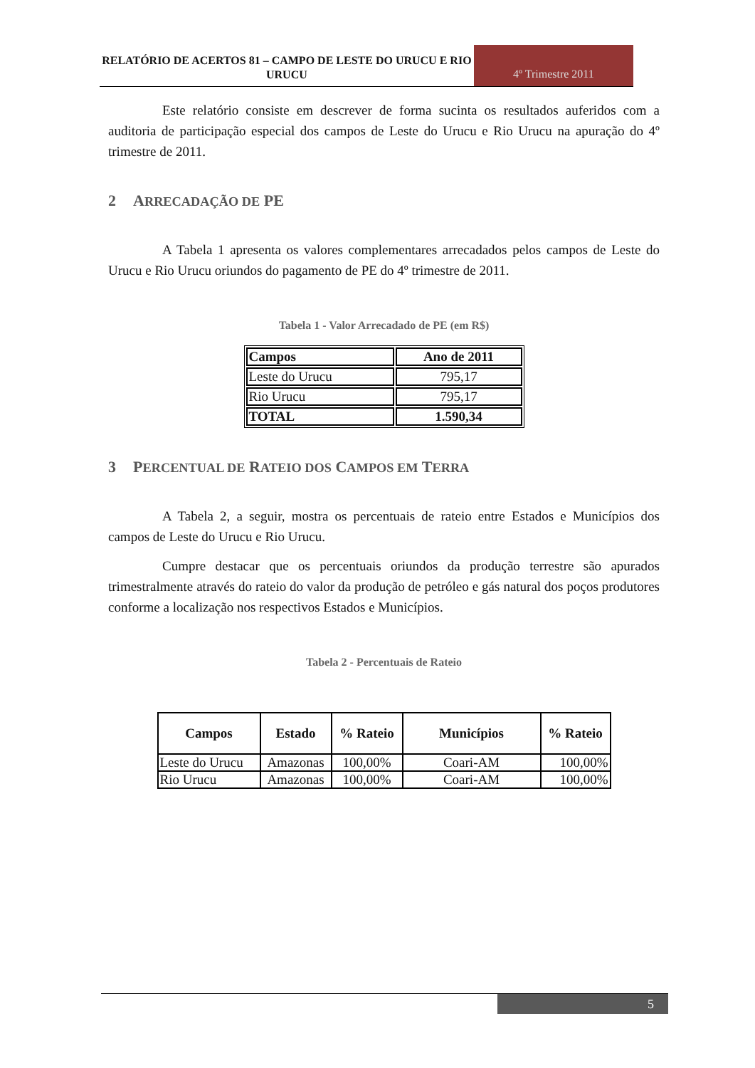RELATÓRIO DE ACERTOS 81 – CAMPO DE LESTE DO URUCU E RIO URUCU
4º Trimestre 2011
Este relatório consiste em descrever de forma sucinta os resultados auferidos com a auditoria de participação especial dos campos de Leste do Urucu e Rio Urucu na apuração do 4º trimestre de 2011.
2 ARRECADAÇÃO DE PE
A Tabela 1 apresenta os valores complementares arrecadados pelos campos de Leste do Urucu e Rio Urucu oriundos do pagamento de PE do 4º trimestre de 2011.
Tabela 1 - Valor Arrecadado de PE (em R$)
| Campos | Ano de 2011 |
| --- | --- |
| Leste do Urucu | 795,17 |
| Rio Urucu | 795,17 |
| TOTAL | 1.590,34 |
3 PERCENTUAL DE RATEIO DOS CAMPOS EM TERRA
A Tabela 2, a seguir, mostra os percentuais de rateio entre Estados e Municípios dos campos de Leste do Urucu e Rio Urucu.
Cumpre destacar que os percentuais oriundos da produção terrestre são apurados trimestralmente através do rateio do valor da produção de petróleo e gás natural dos poços produtores conforme a localização nos respectivos Estados e Municípios.
Tabela 2 - Percentuais de Rateio
| Campos | Estado | % Rateio | Municípios | % Rateio |
| --- | --- | --- | --- | --- |
| Leste do Urucu | Amazonas | 100,00% | Coari-AM | 100,00% |
| Rio Urucu | Amazonas | 100,00% | Coari-AM | 100,00% |
5